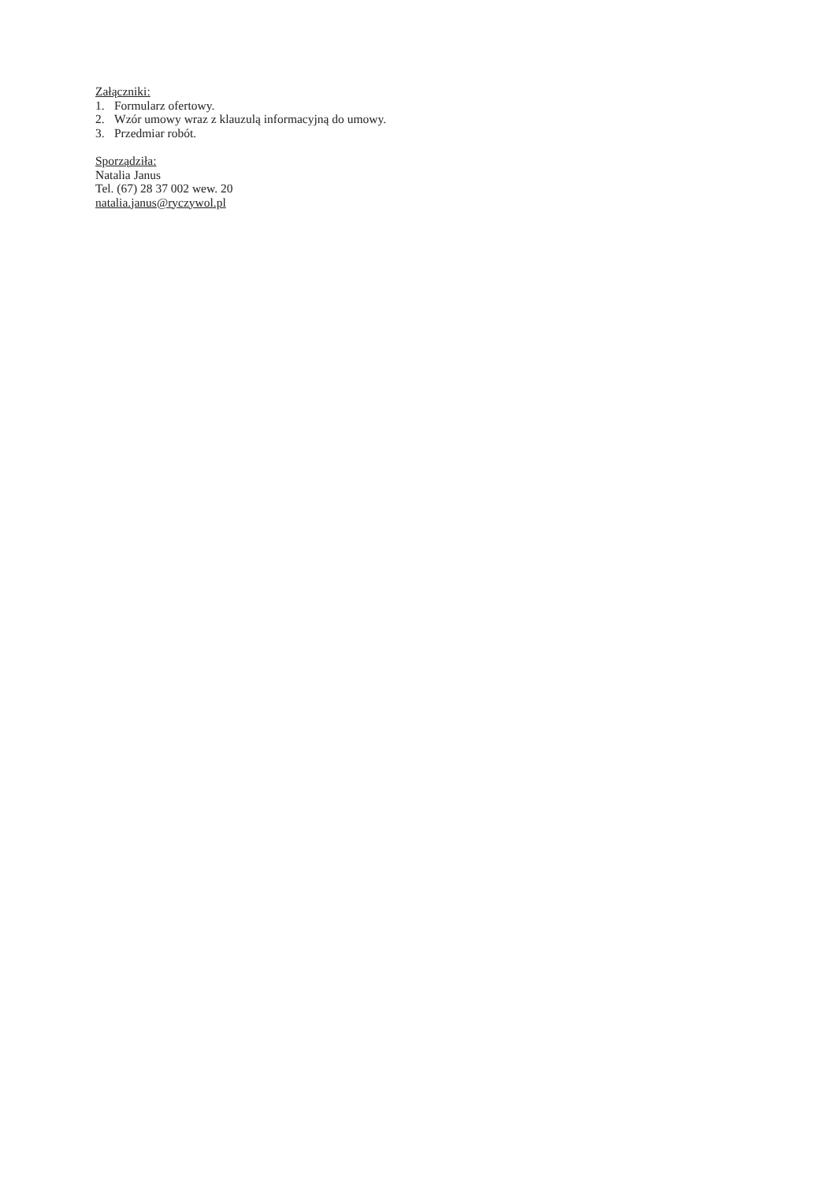Załączniki:
1. Formularz ofertowy.
2. Wzór umowy wraz z klauzulą informacyjną do umowy.
3. Przedmiar robót.
Sporządziła:
Natalia Janus
Tel. (67) 28 37 002 wew. 20
natalia.janus@ryczywol.pl